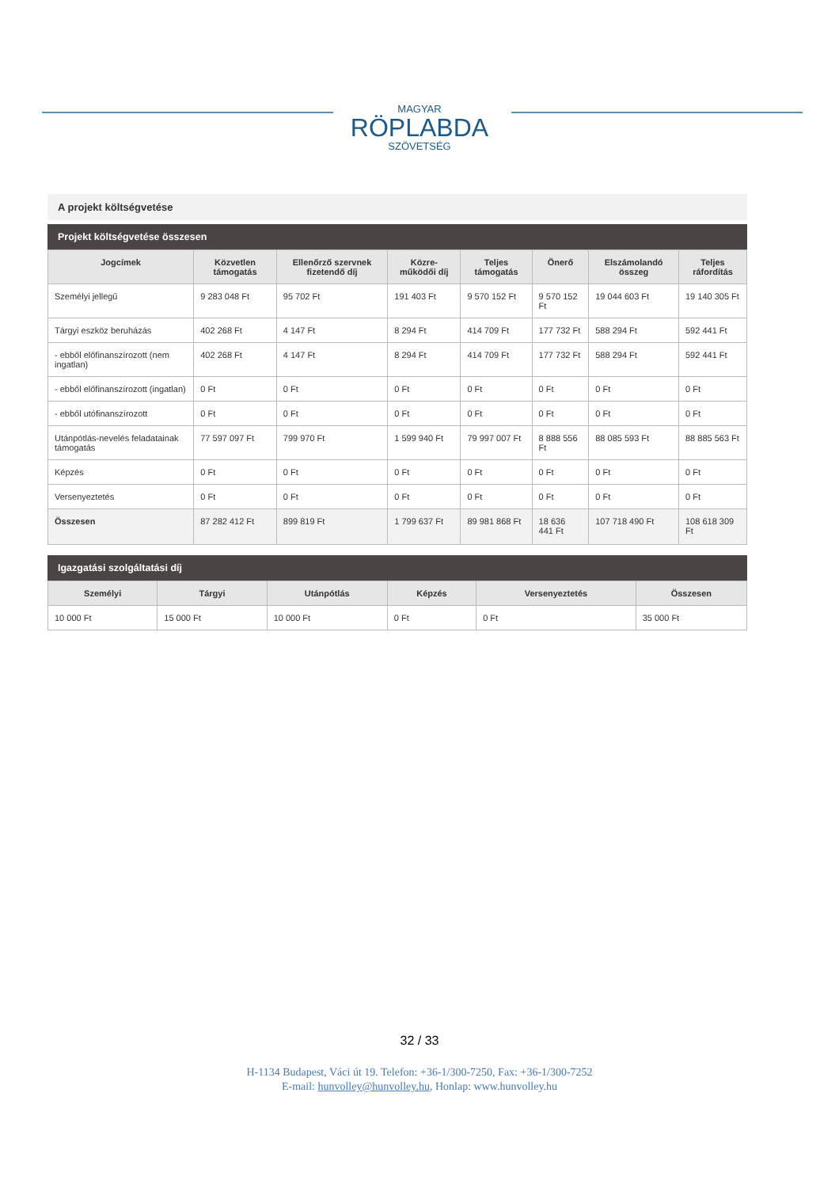MAGYAR
RÖPLABDA
SZÖVETSÉG
A projekt költségvetése
Projekt költségvetése összesen
| Jogcímek | Közvetlen támogatás | Ellenőrző szervnek fizetendő díj | Közre-működői díj | Teljes támogatás | Önerő | Elszámolandó összeg | Teljes ráfordítás |
| --- | --- | --- | --- | --- | --- | --- | --- |
| Személyi jellegű | 9 283 048 Ft | 95 702 Ft | 191 403 Ft | 9 570 152 Ft | 9 570 152 Ft | 19 044 603 Ft | 19 140 305 Ft |
| Tárgyi eszköz beruházás | 402 268 Ft | 4 147 Ft | 8 294 Ft | 414 709 Ft | 177 732 Ft | 588 294 Ft | 592 441 Ft |
| - ebből előfinanszírozott (nem ingatlan) | 402 268 Ft | 4 147 Ft | 8 294 Ft | 414 709 Ft | 177 732 Ft | 588 294 Ft | 592 441 Ft |
| - ebből előfinanszírozott (ingatlan) | 0 Ft | 0 Ft | 0 Ft | 0 Ft | 0 Ft | 0 Ft | 0 Ft |
| - ebből utófinanszírozott | 0 Ft | 0 Ft | 0 Ft | 0 Ft | 0 Ft | 0 Ft | 0 Ft |
| Utánpótlás-nevelés feladatainak támogatás | 77 597 097 Ft | 799 970 Ft | 1 599 940 Ft | 79 997 007 Ft | 8 888 556 Ft | 88 085 593 Ft | 88 885 563 Ft |
| Képzés | 0 Ft | 0 Ft | 0 Ft | 0 Ft | 0 Ft | 0 Ft | 0 Ft |
| Versenyeztetés | 0 Ft | 0 Ft | 0 Ft | 0 Ft | 0 Ft | 0 Ft | 0 Ft |
| Összesen | 87 282 412 Ft | 899 819 Ft | 1 799 637 Ft | 89 981 868 Ft | 18 636 441 Ft | 107 718 490 Ft | 108 618 309 Ft |
Igazgatási szolgáltatási díj
| Személyi | Tárgyi | Utánpótlás | Képzés | Versenyeztetés | Összesen |
| --- | --- | --- | --- | --- | --- |
| 10 000 Ft | 15 000 Ft | 10 000 Ft | 0 Ft | 0 Ft | 35 000 Ft |
32 / 33
H-1134 Budapest, Váci út 19. Telefon: +36-1/300-7250, Fax: +36-1/300-7252
E-mail: hunvolley@hunvolley.hu, Honlap: www.hunvolley.hu